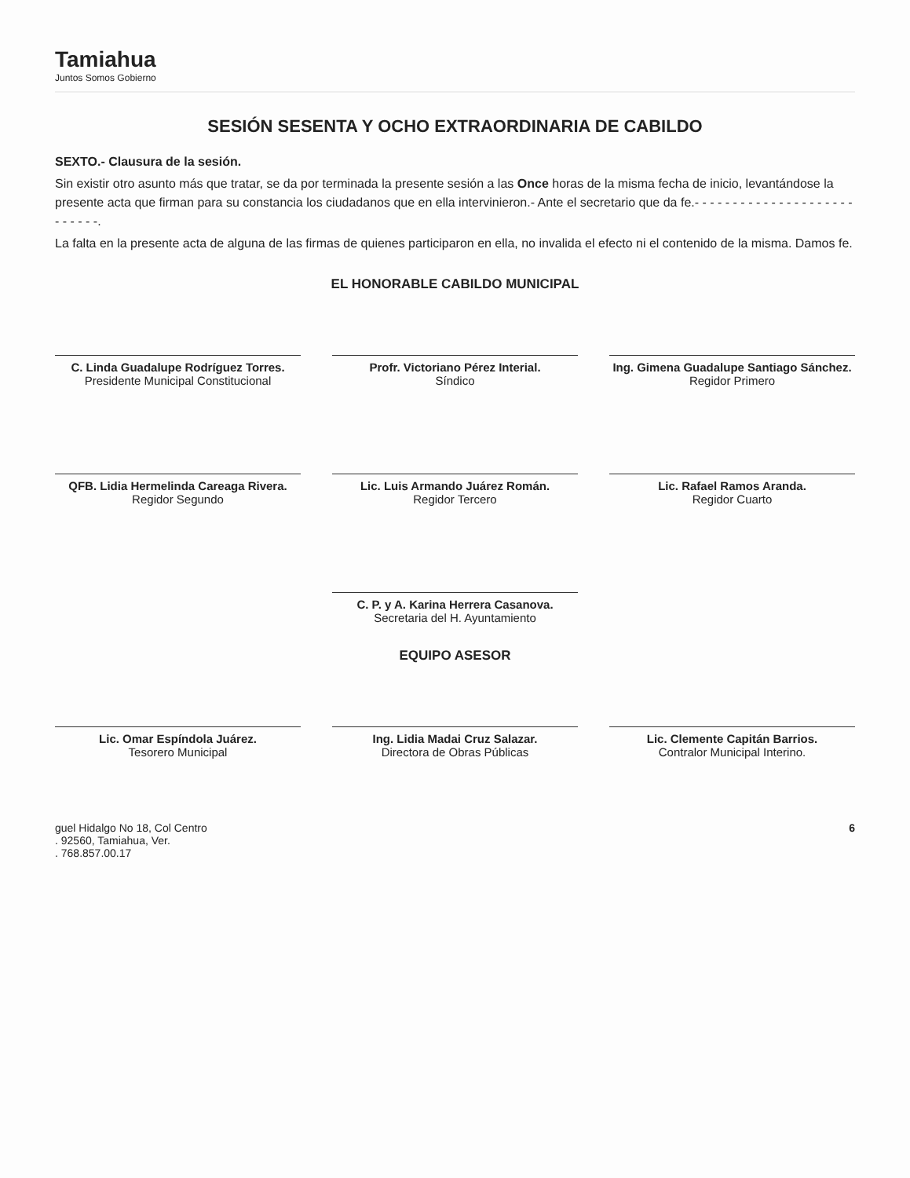Tamiahua
Juntos Somos Gobierno
SESIÓN SESENTA Y OCHO EXTRAORDINARIA DE CABILDO
SEXTO.- Clausura de la sesión.
Sin existir otro asunto más que tratar, se da por terminada la presente sesión a las Once horas de la misma fecha de inicio, levantándose la presente acta que firman para su constancia los ciudadanos que en ella intervinieron.- Ante el secretario que da fe.- - - - - - - - - - - - - - - - - - - - - - - - - - -.
La falta en la presente acta de alguna de las firmas de quienes participaron en ella, no invalida el efecto ni el contenido de la misma. Damos fe.
EL HONORABLE CABILDO MUNICIPAL
C. Linda Guadalupe Rodríguez Torres.
Presidente Municipal Constitucional
Profr. Victoriano Pérez Interial.
Síndico
Ing. Gimena Guadalupe Santiago Sánchez.
Regidor Primero
QFB. Lidia Hermelinda Careaga Rivera.
Regidor Segundo
Lic. Luis Armando Juárez Román.
Regidor Tercero
Lic. Rafael Ramos Aranda.
Regidor Cuarto
C. P. y A. Karina Herrera Casanova.
Secretaria del H. Ayuntamiento
EQUIPO ASESOR
Lic. Omar Espíndola Juárez.
Tesorero Municipal
Ing. Lidia Madai Cruz Salazar.
Directora de Obras Públicas
Lic. Clemente Capitán Barrios.
Contralor Municipal Interino.
guel Hidalgo No 18, Col Centro
. 92560, Tamiahua, Ver.
. 768.857.00.17
6